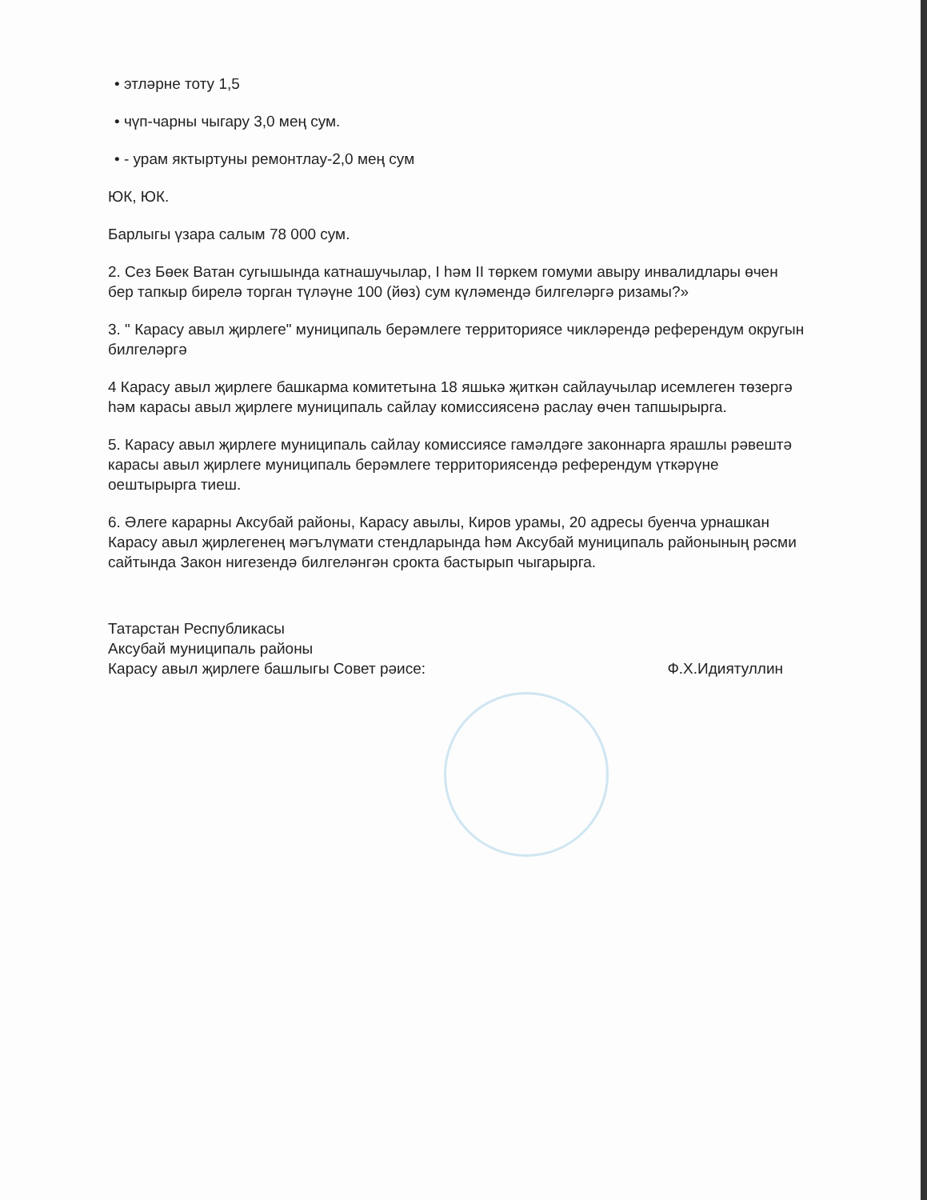• этләрне тоту 1,5
• чүп-чарны чыгару 3,0 мең сум.
• - урам яктыртуны ремонтлау-2,0 мең сум
ЮК, ЮК.
Барлыгы үзара салым 78 000 сум.
2. Сез Бөек Ватан сугышында катнашучылар, I һәм II төркем гомуми авыру инвалидлары өчен бер тапкыр бирелә торган түләүне 100 (йөз) сум күләмендә билгеләргә ризамы?»
3. " Карасу авыл җирлеге" муниципаль берәмлеге территориясе чикләрендә референдум округын билгеләргә
4 Карасу авыл җирлеге башкарма комитетына 18 яшькә җиткән сайлаучылар исемлеген төзергә һәм карасы авыл җирлеге муниципаль сайлау комиссиясенә раслау өчен тапшырырга.
5. Карасу авыл җирлеге муниципаль сайлау комиссиясе гамәлдәге законнарга ярашлы рәвештә карасы авыл җирлеге муниципаль берәмлеге территориясендә референдум үткәрүне оештырырга тиеш.
6. Әлеге карарны Аксубай районы, Карасу авылы, Киров урамы, 20 адресы буенча урнашкан Карасу авыл җирлегенең мәгълүмати стендларында һәм Аксубай муниципаль районының рәсми сайтында Закон нигезендә билгеләнгән срокта бастырып чыгарырга.
Татарстан Республикасы
Аксубай муниципаль районы
Карасу авыл җирлеге башлыгы Совет рәисе:
Ф.Х.Идиятуллин